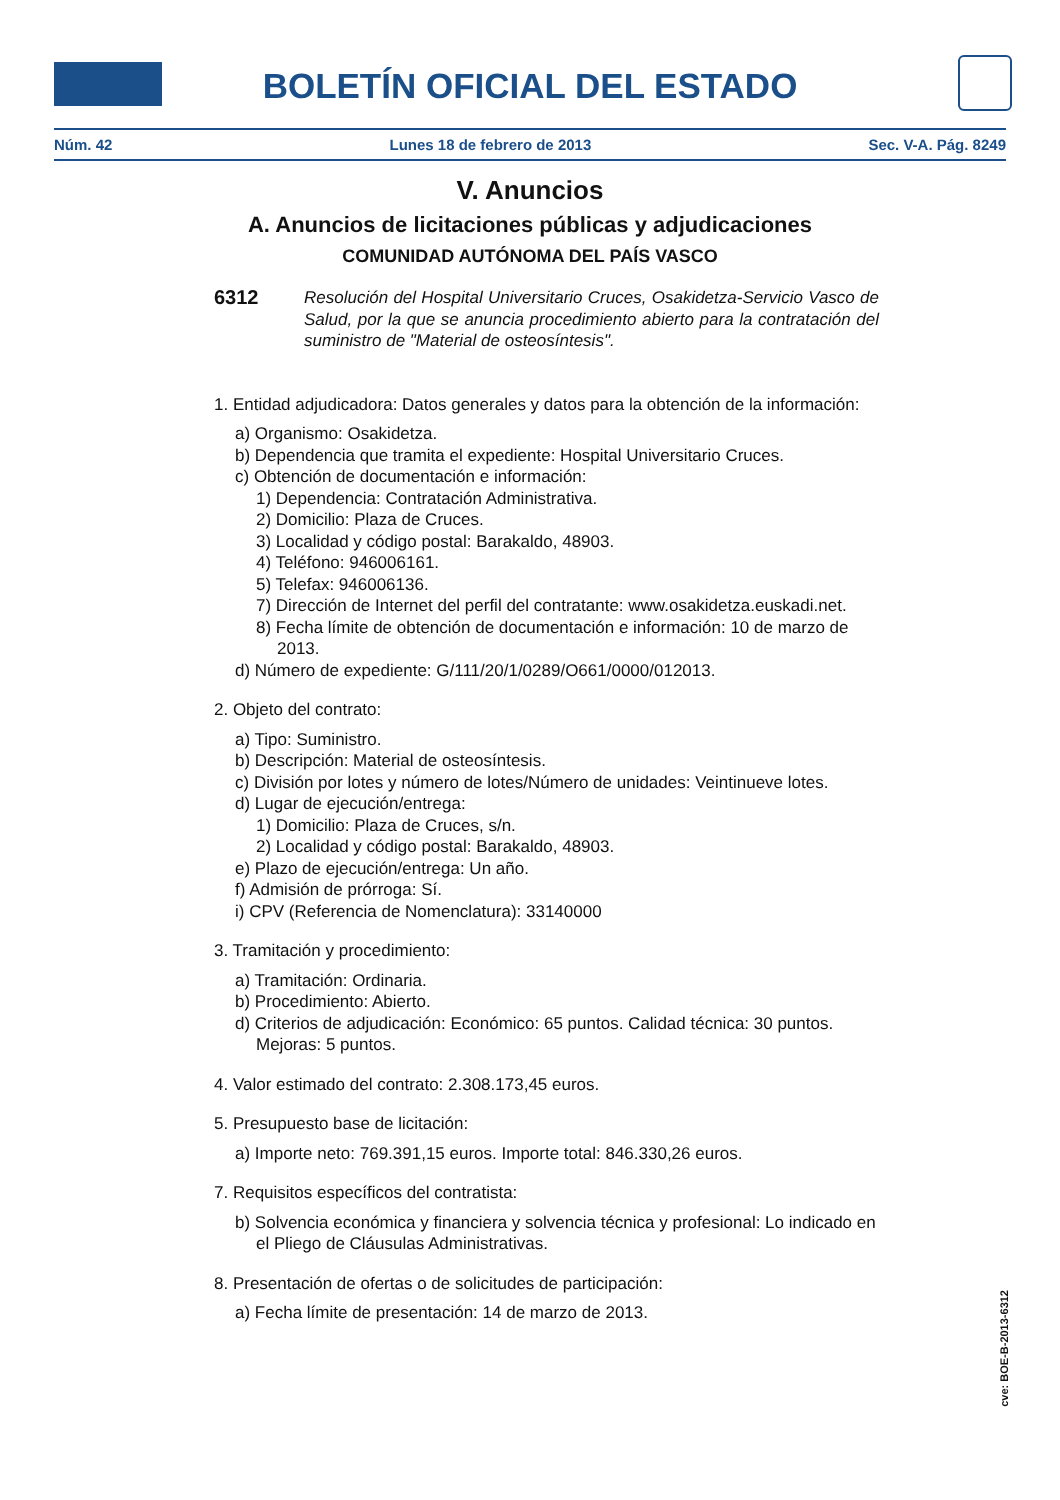BOLETÍN OFICIAL DEL ESTADO
Núm. 42 Lunes 18 de febrero de 2013 Sec. V-A. Pág. 8249
V. Anuncios
A. Anuncios de licitaciones públicas y adjudicaciones
COMUNIDAD AUTÓNOMA DEL PAÍS VASCO
6312
Resolución del Hospital Universitario Cruces, Osakidetza-Servicio Vasco de Salud, por la que se anuncia procedimiento abierto para la contratación del suministro de "Material de osteosíntesis".
1. Entidad adjudicadora: Datos generales y datos para la obtención de la información:
a) Organismo: Osakidetza.
b) Dependencia que tramita el expediente: Hospital Universitario Cruces.
c) Obtención de documentación e información:
1) Dependencia: Contratación Administrativa.
2) Domicilio: Plaza de Cruces.
3) Localidad y código postal: Barakaldo, 48903.
4) Teléfono: 946006161.
5) Telefax: 946006136.
7) Dirección de Internet del perfil del contratante: www.osakidetza.euskadi.net.
8) Fecha límite de obtención de documentación e información: 10 de marzo de 2013.
d) Número de expediente: G/111/20/1/0289/O661/0000/012013.
2. Objeto del contrato:
a) Tipo: Suministro.
b) Descripción: Material de osteosíntesis.
c) División por lotes y número de lotes/Número de unidades: Veintinueve lotes.
d) Lugar de ejecución/entrega:
1) Domicilio: Plaza de Cruces, s/n.
2) Localidad y código postal: Barakaldo, 48903.
e) Plazo de ejecución/entrega: Un año.
f) Admisión de prórroga: Sí.
i) CPV (Referencia de Nomenclatura): 33140000
3. Tramitación y procedimiento:
a) Tramitación: Ordinaria.
b) Procedimiento: Abierto.
d) Criterios de adjudicación: Económico: 65 puntos. Calidad técnica: 30 puntos. Mejoras: 5 puntos.
4. Valor estimado del contrato: 2.308.173,45 euros.
5. Presupuesto base de licitación:
a) Importe neto: 769.391,15 euros. Importe total: 846.330,26 euros.
7. Requisitos específicos del contratista:
b) Solvencia económica y financiera y solvencia técnica y profesional: Lo indicado en el Pliego de Cláusulas Administrativas.
8. Presentación de ofertas o de solicitudes de participación:
a) Fecha límite de presentación: 14 de marzo de 2013.
cve: BOE-B-2013-6312